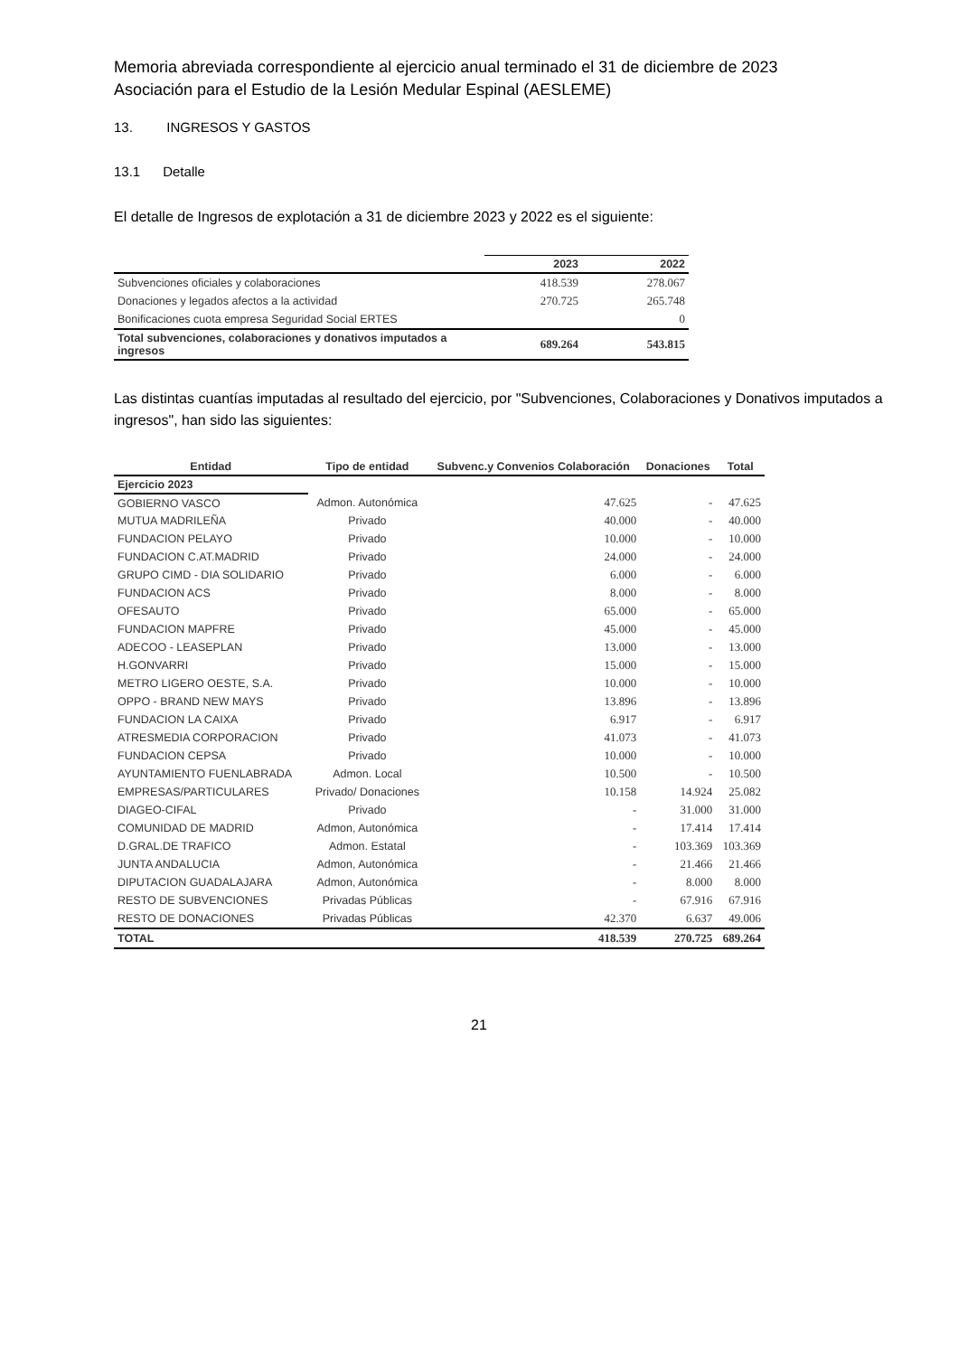Memoria abreviada correspondiente al ejercicio anual terminado el 31 de diciembre de 2023
Asociación para el Estudio de la Lesión Medular Espinal (AESLEME)
13. INGRESOS Y GASTOS
13.1 Detalle
El detalle de Ingresos de explotación a 31 de diciembre 2023 y 2022 es el siguiente:
| | 2023 | 2022 |
| --- | --- | --- |
| Subvenciones oficiales y colaboraciones | 418.539 | 278.067 |
| Donaciones y legados afectos a la actividad | 270.725 | 265.748 |
| Bonificaciones cuota empresa Seguridad Social ERTES | | 0 |
| Total subvenciones, colaboraciones y donativos imputados a ingresos | 689.264 | 543.815 |
Las distintas cuantías imputadas al resultado del ejercicio, por "Subvenciones, Colaboraciones y Donativos imputados a ingresos", han sido las siguientes:
| Entidad | Tipo de entidad | Subvenc.y Convenios Colaboración | Donaciones | Total |
| --- | --- | --- | --- | --- |
| Ejercicio 2023 | | | | |
| GOBIERNO VASCO | Admon. Autonómica | 47.625 | - | 47.625 |
| MUTUA MADRILEÑA | Privado | 40.000 | - | 40.000 |
| FUNDACION PELAYO | Privado | 10.000 | - | 10.000 |
| FUNDACION C.AT.MADRID | Privado | 24.000 | - | 24.000 |
| GRUPO CIMD - DIA SOLIDARIO | Privado | 6.000 | - | 6.000 |
| FUNDACION ACS | Privado | 8.000 | - | 8.000 |
| OFESAUTO | Privado | 65.000 | - | 65.000 |
| FUNDACION MAPFRE | Privado | 45.000 | - | 45.000 |
| ADECOO - LEASEPLAN | Privado | 13.000 | - | 13.000 |
| H.GONVARRI | Privado | 15.000 | - | 15.000 |
| METRO LIGERO OESTE, S.A. | Privado | 10.000 | - | 10.000 |
| OPPO - BRAND NEW MAYS | Privado | 13.896 | - | 13.896 |
| FUNDACION LA CAIXA | Privado | 6.917 | - | 6.917 |
| ATRESMEDIA CORPORACION | Privado | 41.073 | - | 41.073 |
| FUNDACION CEPSA | Privado | 10.000 | - | 10.000 |
| AYUNTAMIENTO FUENLABRADA | Admon. Local | 10.500 | - | 10.500 |
| EMPRESAS/PARTICULARES | Privado/ Donaciones | 10.158 | 14.924 | 25.082 |
| DIAGEO-CIFAL | Privado | - | 31.000 | 31.000 |
| COMUNIDAD DE MADRID | Admon, Autonómica | - | 17.414 | 17.414 |
| D.GRAL.DE TRAFICO | Admon. Estatal | - | 103.369 | 103.369 |
| JUNTA ANDALUCIA | Admon, Autonómica | - | 21.466 | 21.466 |
| DIPUTACION GUADALAJARA | Admon, Autonómica | - | 8.000 | 8.000 |
| RESTO DE SUBVENCIONES | Privadas Públicas | - | 67.916 | 67.916 |
| RESTO DE DONACIONES | Privadas Públicas | 42.370 | 6.637 | 49.006 |
| TOTAL | | 418.539 | 270.725 | 689.264 |
21